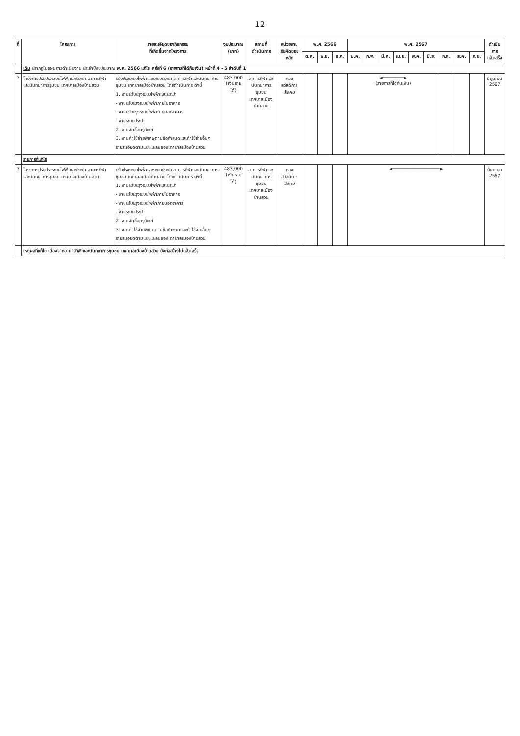12
| ที่ | โครงการ | รายละเอียดของกิจกรรม ที่เกิดขึ้นจากโครงการ | งบประมาณ (บาท) | สถานที่ ดำเนินการ | หน่วยงาน รับผิดชอบหลัก | พ.ศ. 2566 | | | พ.ศ. 2567 | | | | | | | | | ดำเนินการ แล้วเสร็จ |
| --- | --- | --- | --- | --- | --- | --- | --- | --- | --- | --- | --- | --- | --- | --- | --- | --- | --- | --- |
| | | | | | | ต.ค. | พ.ย. | ธ.ค. | ม.ค. | ก.พ. | มี.ค. | เม.ย. | พ.ค. | มิ.ย. | ก.ค. | ส.ค. | ก.ย. | |
| | เดิม ปรากฏในแผนการดำเนินงาน ประจำปีงบประมาณ พ.ศ. 2566 แก้ไข ครั้งที่ 6 (รายการที่ได้กันเงิน) หน้าที่ 4 - 5 ลำดับที่ 1 | | | | | | | | | | | | | | | | | |
| 3 | โครงการปรับปรุงระบบไฟฟ้าและประปา อาคารกีฬาและนันทนาการชุมชน เทศบาลเมืองบ้านสวน | ปรับปรุงระบบไฟฟ้าและระบบประปา อาคารกีฬาและนันทนาการชุมชน เทศบาลเมืองบ้านสวน โดยดำเนินการ ดังนี้ 1. งานปรับปรุงระบบไฟฟ้าและประปา - งานปรับปรุงระบบไฟฟ้าภายในอาคาร - งานปรับปรุงระบบไฟฟ้าภายนอกอาคาร - งานระบบประปา 2. งานจัดซื้อครุภัณฑ์ 3. งานค่าใช้จ่ายพิเศษตามข้อกำหนดและค่าใช้จ่ายอื่นๆ รายละเอียดตามแบบแปลนของเทศบาลเมืองบ้านสวน | 483,000 (เงินรายได้) | อาคารกีฬาและ นันทนาการชุมชน เทศบาลเมืองบ้านสวน | กอง สวัสดิการสังคม | | | | ◄────────► (รายการที่ได้กันเงิน) | | | | | | | | | มิถุนายน 2567 |
| | รายการที่แก้ไข | | | | | | | | | | | | | | | | | |
| 3 | โครงการปรับปรุงระบบไฟฟ้าและประปา อาคารกีฬาและนันทนาการชุมชน เทศบาลเมืองบ้านสวน | ปรับปรุงระบบไฟฟ้าและระบบประปา อาคารกีฬาและนันทนาการชุมชน เทศบาลเมืองบ้านสวน โดยดำเนินการ ดังนี้ 1. งานปรับปรุงระบบไฟฟ้าและประปา - งานปรับปรุงระบบไฟฟ้าภายในอาคาร - งานปรับปรุงระบบไฟฟ้าภายนอกอาคาร - งานระบบประปา 2. งานจัดซื้อครุภัณฑ์ 3. งานค่าใช้จ่ายพิเศษตามข้อกำหนดและค่าใช้จ่ายอื่นๆ รายละเอียดตามแบบแปลนของเทศบาลเมืองบ้านสวน | 483,000 (เงินรายได้) | อาคารกีฬาและ นันทนาการชุมชน เทศบาลเมืองบ้านสวน | กอง สวัสดิการสังคม | | | | ◄──────────────────► | | | | | | | | | กันยายน 2567 |
| | เหตุผลที่แก้ไข เนื่องจากอาคารกีฬาและนันทนาการชุมชน เทศบาลเมืองบ้านสวน ยังก่อสร้างไม่แล้วเสร็จ | | | | | | | | | | | | | | | | | |